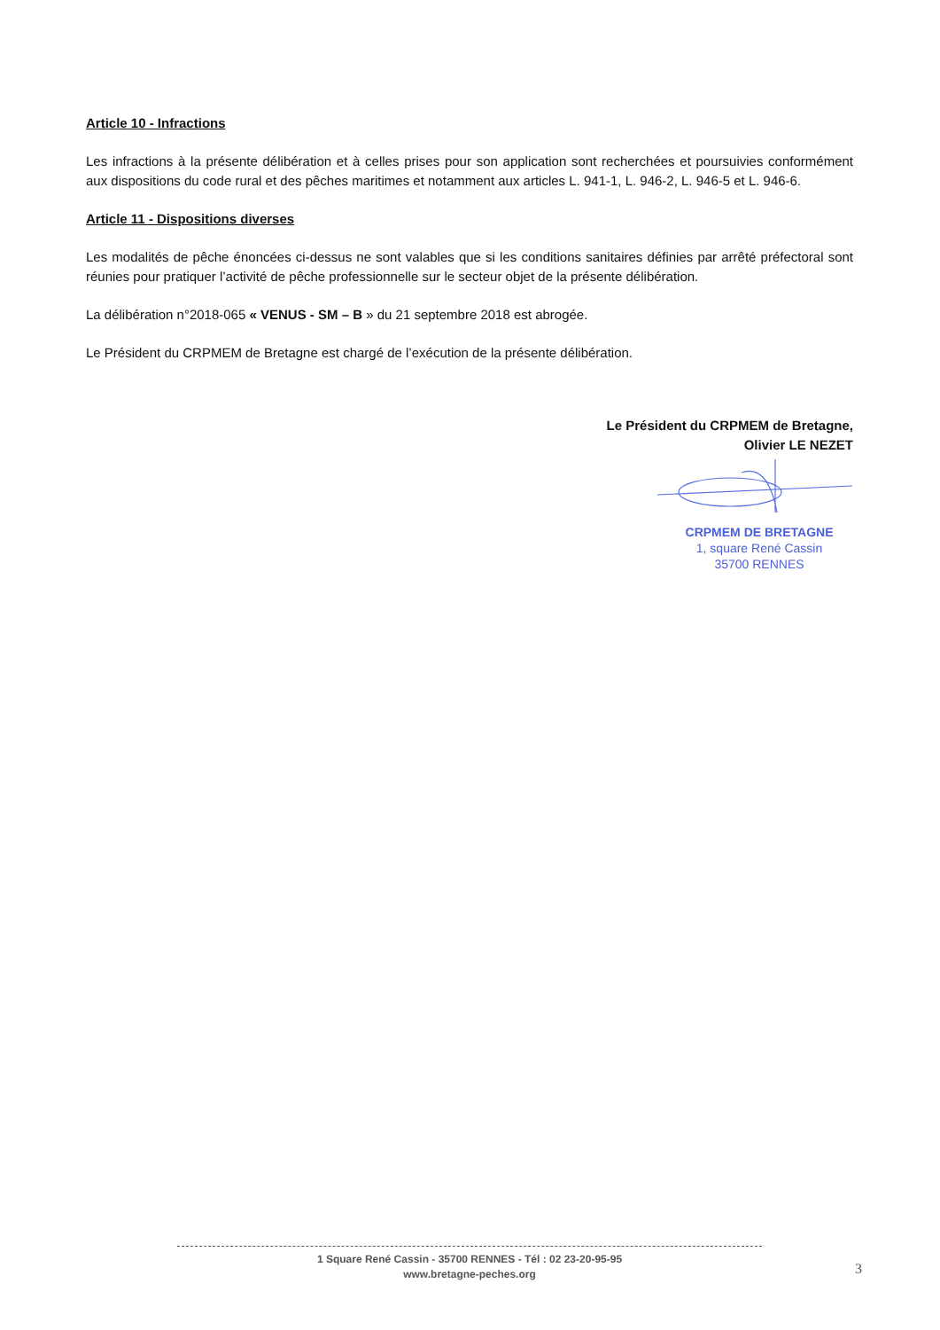Article 10 - Infractions
Les infractions à la présente délibération et à celles prises pour son application sont recherchées et poursuivies conformément aux dispositions du code rural et des pêches maritimes et notamment aux articles L. 941-1, L. 946-2, L. 946-5 et L. 946-6.
Article 11 - Dispositions diverses
Les modalités de pêche énoncées ci-dessus ne sont valables que si les conditions sanitaires définies par arrêté préfectoral sont réunies pour pratiquer l’activité de pêche professionnelle sur le secteur objet de la présente délibération.
La délibération n°2018-065 « VENUS - SM – B » du 21 septembre 2018 est abrogée.
Le Président du CRPMEM de Bretagne est chargé de l’exécution de la présente délibération.
Le Président du CRPMEM de Bretagne,
Olivier LE NEZET
CRPMEM DE BRETAGNE
1, square René Cassin
35700 RENNES
1 Square René Cassin - 35700 RENNES - Tél : 02 23-20-95-95
www.bretagne-peches.org
3